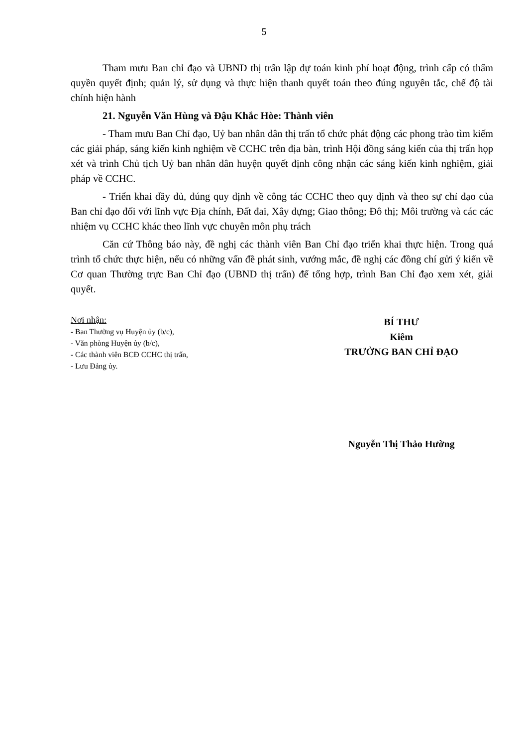5
Tham mưu Ban chỉ đạo và UBND thị trấn lập dự toán kinh phí hoạt động, trình cấp có thẩm quyền quyết định; quản lý, sử dụng và thực hiện thanh quyết toán theo đúng nguyên tắc, chế độ tài chính hiện hành
21. Nguyễn Văn Hùng và Đậu Khắc Hòe: Thành viên
- Tham mưu Ban Chỉ đạo, Uỷ ban nhân dân thị trấn tổ chức phát động các phong trào tìm kiếm các giải pháp, sáng kiến kinh nghiệm về CCHC trên địa bàn, trình Hội đồng sáng kiến của thị trấn họp xét và trình Chủ tịch Uỷ ban nhân dân huyện quyết định công nhận các sáng kiến kinh nghiệm, giải pháp về CCHC.
- Triển khai đầy đủ, đúng quy định về công tác CCHC theo quy định và theo sự chỉ đạo của Ban chỉ đạo đối với lĩnh vực Địa chính, Đất đai, Xây dựng; Giao thông; Đô thị; Môi trường và các các nhiệm vụ CCHC khác theo lĩnh vực chuyên môn phụ trách
Căn cứ Thông báo này, đề nghị các thành viên Ban Chỉ đạo triển khai thực hiện. Trong quá trình tổ chức thực hiện, nếu có những vấn đề phát sinh, vướng mắc, đề nghị các đồng chí gửi ý kiến về Cơ quan Thường trực Ban Chỉ đạo (UBND thị trấn) để tổng hợp, trình Ban Chỉ đạo xem xét, giải quyết.
Nơi nhận:
- Ban Thường vụ Huyện ủy (b/c),
- Văn phòng Huyện ủy (b/c),
- Các thành viên BCĐ CCHC thị trấn,
- Lưu Đảng ủy.
BÍ THƯ
Kiêm
TRƯỞNG BAN CHỈ ĐẠO
Nguyễn Thị Thảo Hường